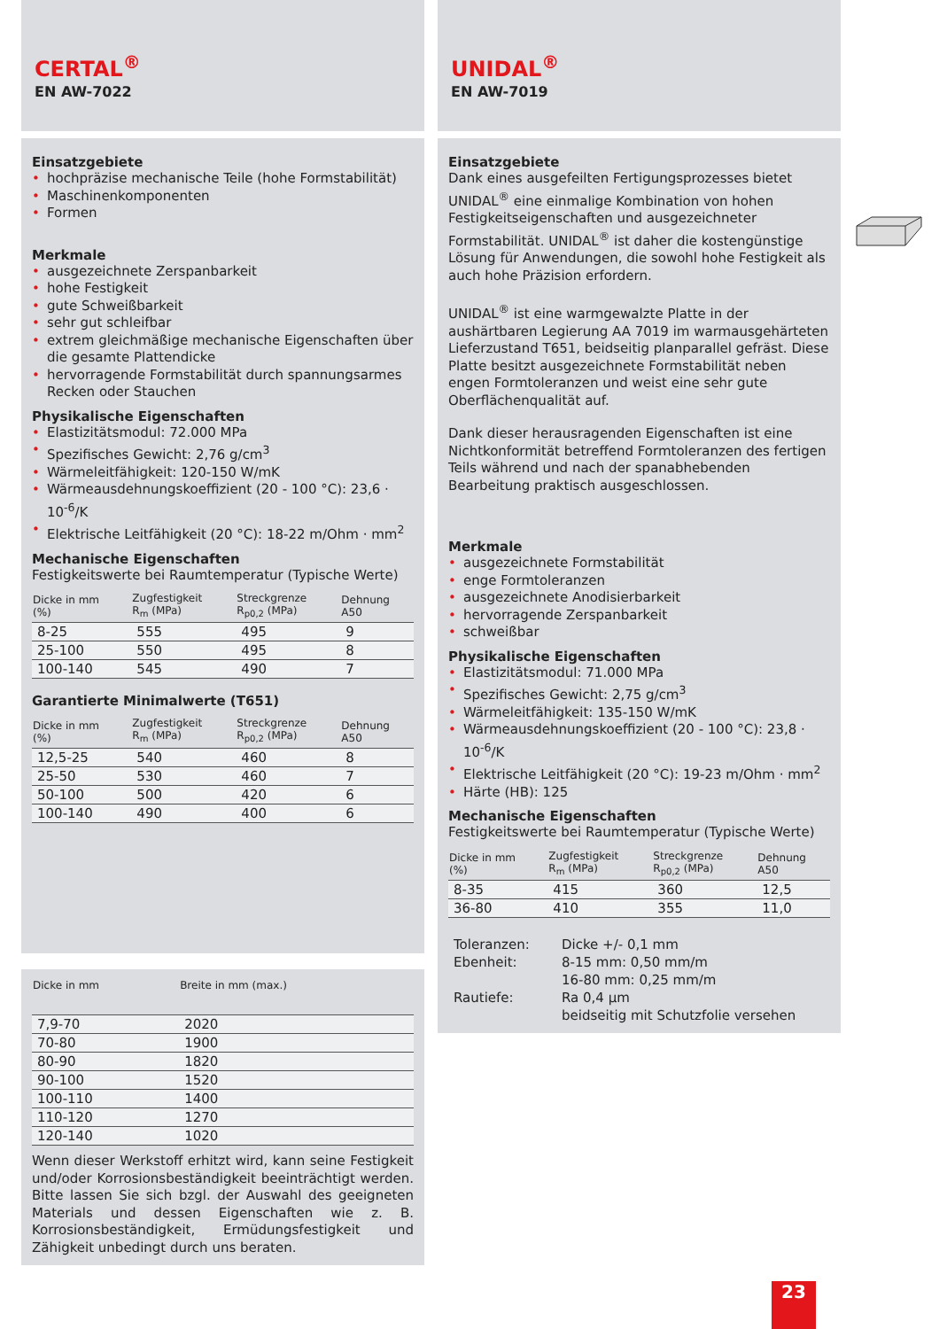CERTAL<sup>®</sup>
EN AW-7022
Einsatzgebiete
hochpräzise mechanische Teile (hohe Formstabilität)
Maschinenkomponenten
Formen
Merkmale
ausgezeichnete Zerspanbarkeit
hohe Festigkeit
gute Schweißbarkeit
sehr gut schleifbar
extrem gleichmäßige mechanische Eigenschaften über die gesamte Plattendicke
hervorragende Formstabilität durch spannungsarmes Recken oder Stauchen
Physikalische Eigenschaften
Elastizitätsmodul: 72.000 MPa
Spezifisches Gewicht: 2,76 g/cm<sup>3</sup>
Wärmeleitfähigkeit: 120-150 W/mK
Wärmeausdehnungskoeffizient (20 - 100 °C): 23,6 · 10<sup>-6</sup>/K
Elektrische Leitfähigkeit (20 °C): 18-22 m/Ohm · mm<sup>2</sup>
Mechanische Eigenschaften
Festigkeitswerte bei Raumtemperatur (Typische Werte)
| Dicke in mm (%) | Zugfestigkeit R<sub>m</sub> (MPa) | Streckgrenze R<sub>p0,2</sub> (MPa) | Dehnung A50 |
| --- | --- | --- | --- |
| 8-25 | 555 | 495 | 9 |
| 25-100 | 550 | 495 | 8 |
| 100-140 | 545 | 490 | 7 |
Garantierte Minimalwerte (T651)
| Dicke in mm (%) | Zugfestigkeit R<sub>m</sub> (MPa) | Streckgrenze R<sub>p0,2</sub> (MPa) | Dehnung A50 |
| --- | --- | --- | --- |
| 12,5-25 | 540 | 460 | 8 |
| 25-50 | 530 | 460 | 7 |
| 50-100 | 500 | 420 | 6 |
| 100-140 | 490 | 400 | 6 |
| Dicke in mm | Breite in mm (max.) |
| --- | --- |
| 7,9-70 | 2020 |
| 70-80 | 1900 |
| 80-90 | 1820 |
| 90-100 | 1520 |
| 100-110 | 1400 |
| 110-120 | 1270 |
| 120-140 | 1020 |
Wenn dieser Werkstoff erhitzt wird, kann seine Festigkeit und/oder Korrosionsbeständigkeit beeinträchtigt werden. Bitte lassen Sie sich bzgl. der Auswahl des geeigneten Materials und dessen Eigenschaften wie z. B. Korrosionsbeständigkeit, Ermüdungsfestigkeit und Zähigkeit unbedingt durch uns beraten.
UNIDAL<sup>®</sup>
EN AW-7019
Einsatzgebiete
Dank eines ausgefeilten Fertigungsprozesses bietet UNIDAL<sup>®</sup> eine einmalige Kombination von hohen Festigkeitseigenschaften und ausgezeichneter Formstabilität. UNIDAL<sup>®</sup> ist daher die kostengünstige Lösung für Anwendungen, die sowohl hohe Festigkeit als auch hohe Präzision erfordern.
UNIDAL<sup>®</sup> ist eine warmgewalzte Platte in der aushärtbaren Legierung AA 7019 im warmausgehärteten Lieferzustand T651, beidseitig planparallel gefräst. Diese Platte besitzt ausgezeichnete Formstabilität neben engen Formtoleranzen und weist eine sehr gute Oberflächenqualität auf.
Dank dieser herausragenden Eigenschaften ist eine Nichtkonformität betreffend Formtoleranzen des fertigen Teils während und nach der spanabhebenden Bearbeitung praktisch ausgeschlossen.
Merkmale
ausgezeichnete Formstabilität
enge Formtoleranzen
ausgezeichnete Anodisierbarkeit
hervorragende Zerspanbarkeit
schweißbar
Physikalische Eigenschaften
Elastizitätsmodul: 71.000 MPa
Spezifisches Gewicht: 2,75 g/cm<sup>3</sup>
Wärmeleitfähigkeit: 135-150 W/mK
Wärmeausdehnungskoeffizient (20 - 100 °C): 23,8 · 10<sup>-6</sup>/K
Elektrische Leitfähigkeit (20 °C): 19-23 m/Ohm · mm<sup>2</sup>
Härte (HB): 125
Mechanische Eigenschaften
Festigkeitswerte bei Raumtemperatur (Typische Werte)
| Dicke in mm (%) | Zugfestigkeit R<sub>m</sub> (MPa) | Streckgrenze R<sub>p0,2</sub> (MPa) | Dehnung A50 |
| --- | --- | --- | --- |
| 8-35 | 415 | 360 | 12,5 |
| 36-80 | 410 | 355 | 11,0 |
| Toleranzen: | Dicke +/- 0,1 mm |
| Ebenheit: | 8-15 mm: 0,50 mm/m |
| | 16-80 mm: 0,25 mm/m |
| Rautiefe: | Ra 0,4 µm |
| | beidseitig mit Schutzfolie versehen |
23